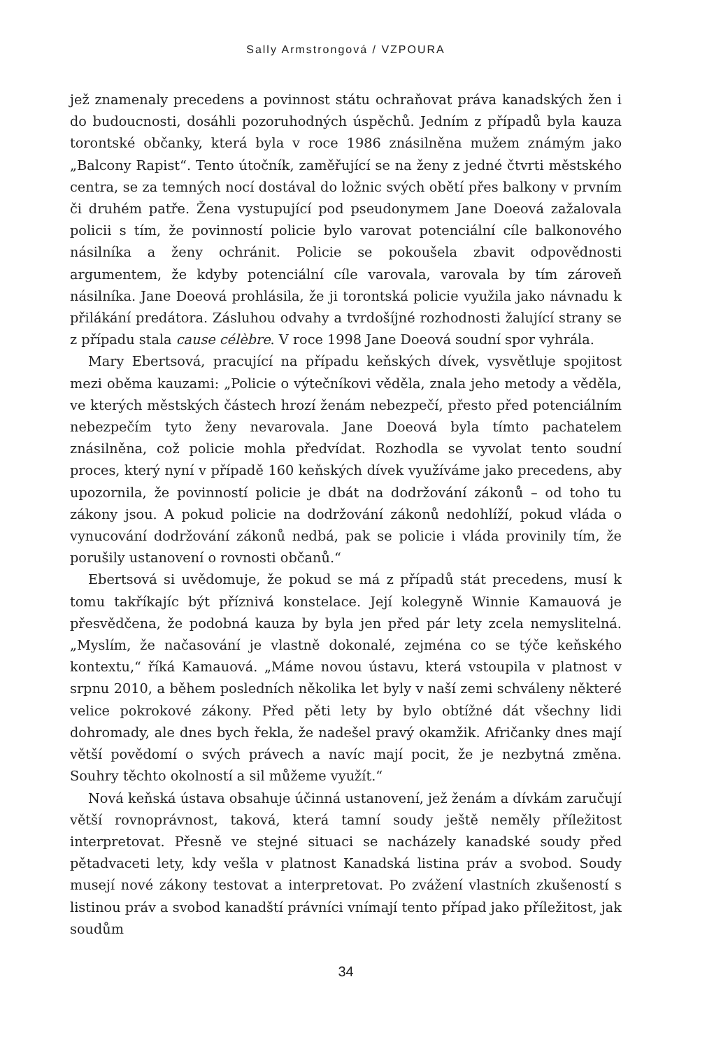Sally Armstrongová / VZPOURA
jež znamenaly precedens a povinnost státu ochraňovat práva kanadských žen i do budoucnosti, dosáhli pozoruhodných úspěchů. Jedním z případů byla kauza torontské občanky, která byla v roce 1986 znásilněna mužem známým jako „Balcony Rapist“. Tento útočník, zaměřující se na ženy z jedné čtvrti městského centra, se za temných nocí dostával do ložnic svých obětí přes balkony v prvním či druhém patře. Žena vystupující pod pseudonymem Jane Doeová zažalovala policii s tím, že povinností policie bylo varovat potenciální cíle balkonového násilníka a ženy ochránit. Policie se pokoušela zbavit odpovědnosti argumentem, že kdyby potenciální cíle varovala, varovala by tím zároveň násilníka. Jane Doeová prohlásila, že ji torontská policie využila jako návnadu k přilákání predátora. Zásluhou odvahy a tvrdošíjné rozhodnosti žalující strany se z případu stala cause célèbre. V roce 1998 Jane Doeová soudní spor vyhrála.
Mary Ebertsová, pracující na případu keňských dívek, vysvětluje spojitost mezi oběma kauzami: „Policie o výtečníkovi věděla, znala jeho metody a věděla, ve kterých městských částech hrozí ženám nebezpečí, přesto před potenciálním nebezpečím tyto ženy nevarovala. Jane Doeová byla tímto pachatelem znásilněna, což policie mohla předvídat. Rozhodla se vyvolat tento soudní proces, který nyní v případě 160 keňských dívek využíváme jako precedens, aby upozornila, že povinností policie je dbát na dodržování zákonů – od toho tu zákony jsou. A pokud policie na dodržování zákonů nedohlíží, pokud vláda o vynucování dodržování zákonů nedbá, pak se policie i vláda provinily tím, že porušily ustanovení o rovnosti občanů.“
Ebertsová si uvědomuje, že pokud se má z případů stát precedens, musí k tomu takříkajíc být příznivá konstelace. Její kolegyně Winnie Kamauová je přesvědčena, že podobná kauza by byla jen před pár lety zcela nemyslitelná. „Myslím, že načasování je vlastně dokonalé, zejména co se týče keňského kontextu,“ říká Kamauová. „Máme novou ústavu, která vstoupila v platnost v srpnu 2010, a během posledních několika let byly v naší zemi schváleny některé velice pokrokové zákony. Před pěti lety by bylo obtížné dát všechny lidi dohromady, ale dnes bych řekla, že nadešel pravý okamžik. Afričanky dnes mají větší povědomí o svých právech a navíc mají pocit, že je nezbytná změna. Souhry těchto okolností a sil můžeme využít.“
Nová keňská ústava obsahuje účinná ustanovení, jež ženám a dívkám zaručují větší rovnoprávnost, taková, která tamní soudy ještě neměly příležitost interpretovat. Přesně ve stejné situaci se nacházely kanadské soudy před pětadvaceti lety, kdy vešla v platnost Kanadská listina práv a svobod. Soudy musejí nové zákony testovat a interpretovat. Po zvážení vlastních zkušeností s listinou práv a svobod kanadští právníci vnímají tento případ jako příležitost, jak soudům
34